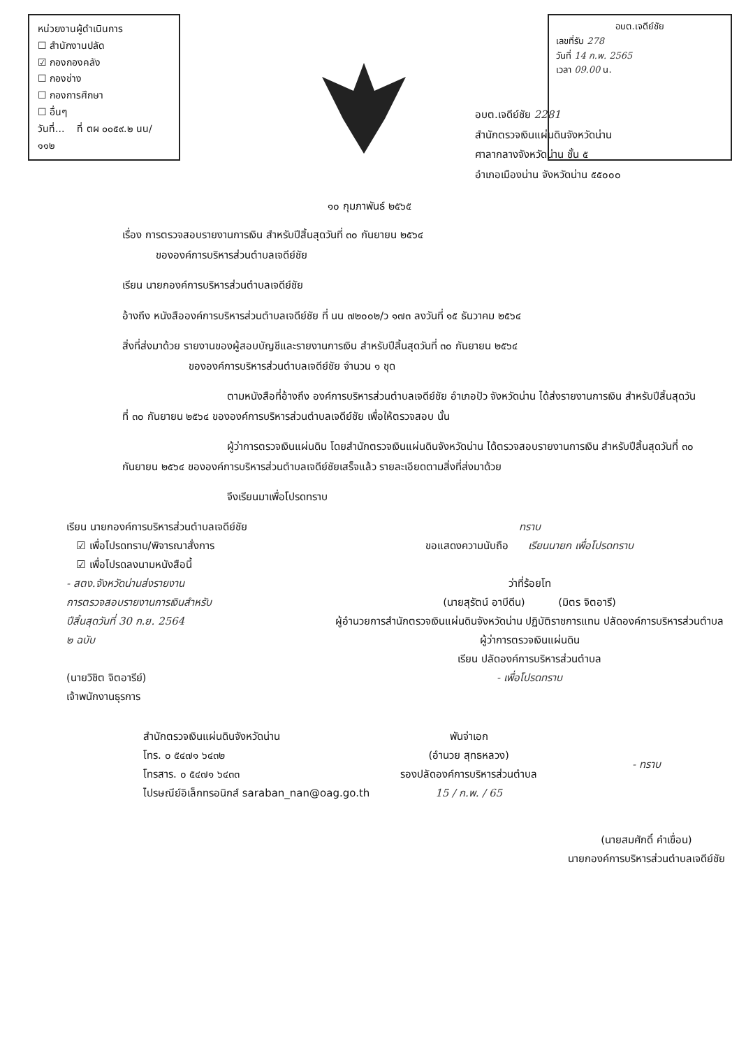หน่วยงานผู้ดำเนินการ
☐ สำนักงานปลัด
☑ กองกองคลัง
☐ กองช่าง
☐ กองการศึกษา
☐ อื่นๆ
วันที่... ที่ ตผ ๐๐๕๙.๒ นน/ ๑๑๒
อบต.เจดีย์ชัย
เลขที่รับ 278
วันที่ 14 ก.พ. 2565
เวลา 09.00 น.
อบต.เจดีย์ชัย 2281
สำนักตรวจเงินแผ่นดินจังหวัดน่าน
ศาลากลางจังหวัดน่าน ชั้น ๕
อำเภอเมืองน่าน จังหวัดน่าน ๕๕๐๐๐
๑๐ กุมภาพันธ์ ๒๕๖๕
เรื่อง การตรวจสอบรายงานการเงิน สำหรับปีสิ้นสุดวันที่ ๓๐ กันยายน ๒๕๖๔
ขององค์การบริหารส่วนตำบลเจดีย์ชัย
เรียน นายกองค์การบริหารส่วนตำบลเจดีย์ชัย
อ้างถึง หนังสือองค์การบริหารส่วนตำบลเจดีย์ชัย ที่ นน ๗๒๐๐๒/ว ๑๗๓ ลงวันที่ ๑๕ ธันวาคม ๒๕๖๔
สิ่งที่ส่งมาด้วย รายงานของผู้สอบบัญชีและรายงานการเงิน สำหรับปีสิ้นสุดวันที่ ๓๐ กันยายน ๒๕๖๔
ขององค์การบริหารส่วนตำบลเจดีย์ชัย จำนวน ๑ ชุด
ตามหนังสือที่อ้างถึง องค์การบริหารส่วนตำบลเจดีย์ชัย อำเภอปัว จังหวัดน่าน ได้ส่งรายงานการเงิน สำหรับปีสิ้นสุดวันที่ ๓๐ กันยายน ๒๕๖๔ ขององค์การบริหารส่วนตำบลเจดีย์ชัย เพื่อให้ตรวจสอบ นั้น
ผู้ว่าการตรวจเงินแผ่นดิน โดยสำนักตรวจเงินแผ่นดินจังหวัดน่าน ได้ตรวจสอบรายงานการเงิน สำหรับปีสิ้นสุดวันที่ ๓๐ กันยายน ๒๕๖๔ ขององค์การบริหารส่วนตำบลเจดีย์ชัยเสร็จแล้ว รายละเอียดตามสิ่งที่ส่งมาด้วย
จึงเรียนมาเพื่อโปรดทราบ
เรียน นายกองค์การบริหารส่วนตำบลเจดีย์ชัย
☑ เพื่อโปรดทราบ/พิจารณาสั่งการ
☑ เพื่อโปรดลงนามหนังสือนี้
- สตง.จังหวัดน่านส่งรายงาน
การตรวจสอบรายงานการเงินสำหรับ
ปีสิ้นสุดวันที่ 30 ก.ย. 2564
๒ ฉบับ
(นายวิชิต จิตอารีย์)
เจ้าพนักงานธุรการ
ทราบ
ขอแสดงความนับถือ เรียนนายก เพื่อโปรดทราบ
ว่าที่ร้อยโท
(นายสุรัตน์ อาบีดีน) (มิตร จิตอารี)
ผู้อำนวยการสำนักตรวจเงินแผ่นดินจังหวัดน่าน ปฏิบัติราชการแทน ปลัดองค์การบริหารส่วนตำบล
ผู้ว่าการตรวจเงินแผ่นดิน
เรียน ปลัดองค์การบริหารส่วนตำบล
- เพื่อโปรดทราบ
สำนักตรวจเงินแผ่นดินจังหวัดน่าน
โทร. ๐ ๕๔๗๑ ๖๔๓๒
โทรสาร. ๐ ๕๔๗๑ ๖๔๓๓
ไปรษณีย์อิเล็กทรอนิกส์ saraban_nan@oag.go.th
พันจ่าเอก
(อำนวย สุทธหลวง)
รองปลัดองค์การบริหารส่วนตำบล
15 / ก.พ. / 65
- ทราบ
(นายสมศักดิ์ คำเขื่อน)
นายกองค์การบริหารส่วนตำบลเจดีย์ชัย